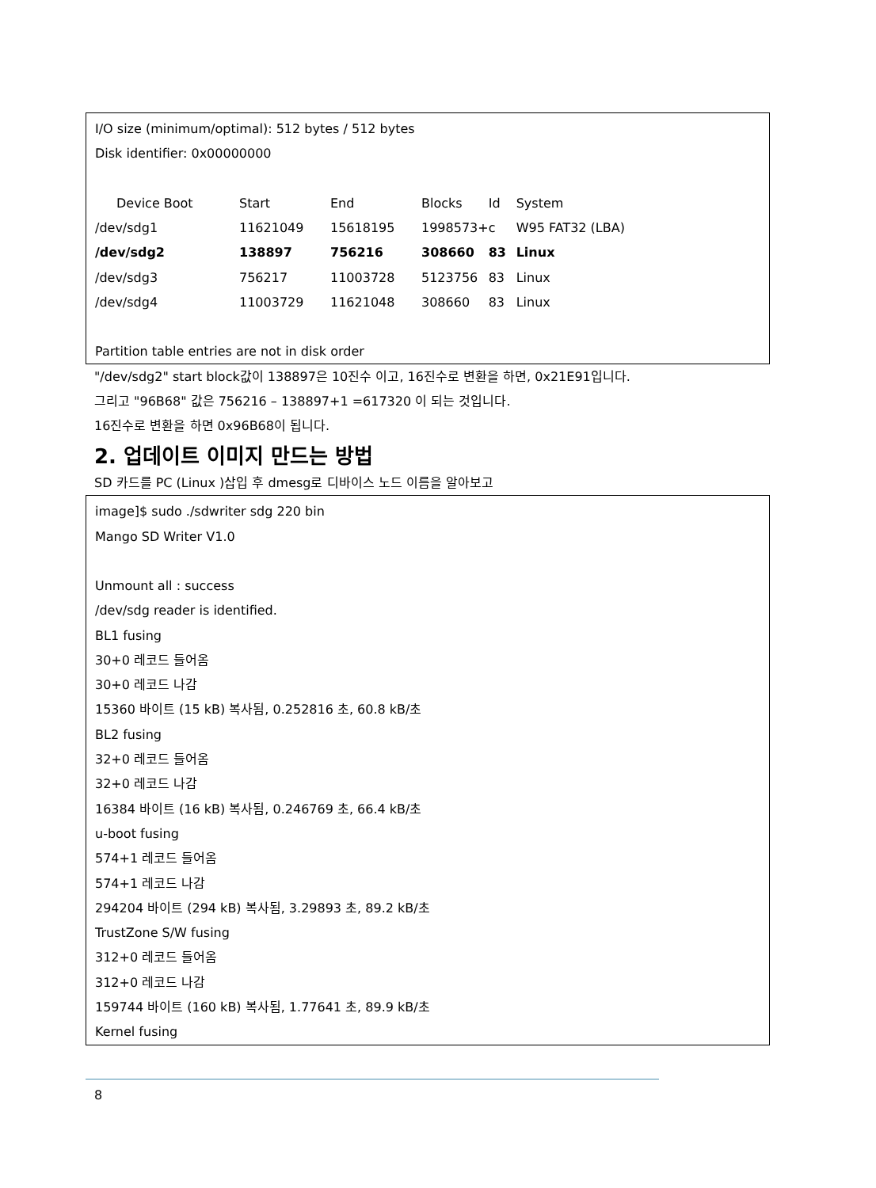I/O size (minimum/optimal): 512 bytes / 512 bytes
Disk identifier: 0x00000000
| Device Boot | Start | End | Blocks | Id | System |
| /dev/sdg1 | 11621049 | 15618195 | 1998573+ | c | W95 FAT32 (LBA) |
| /dev/sdg2 | 138897 | 756216 | 308660 | 83 | Linux |
| /dev/sdg3 | 756217 | 11003728 | 5123756 | 83 | Linux |
| /dev/sdg4 | 11003729 | 11621048 | 308660 | 83 | Linux |
Partition table entries are not in disk order
"/dev/sdg2" start block값이 138897은 10진수 이고, 16진수로 변환을 하면, 0x21E91입니다.
그리고 "96B68" 값은 756216 – 138897+1 =617320 이 되는 것입니다.
16진수로 변환을 하면 0x96B68이 됩니다.
2. 업데이트 이미지 만드는 방법
SD 카드를 PC (Linux )삽입 후 dmesg로 디바이스 노드 이름을 알아보고
image]$ sudo ./sdwriter sdg 220 bin
Mango SD Writer V1.0
Unmount all : success
/dev/sdg reader is identified.
BL1 fusing
30+0 레코드 들어옴
30+0 레코드 나감
15360 바이트 (15 kB) 복사됨, 0.252816 초, 60.8 kB/초
BL2 fusing
32+0 레코드 들어옴
32+0 레코드 나감
16384 바이트 (16 kB) 복사됨, 0.246769 초, 66.4 kB/초
u-boot fusing
574+1 레코드 들어옴
574+1 레코드 나감
294204 바이트 (294 kB) 복사됨, 3.29893 초, 89.2 kB/초
TrustZone S/W fusing
312+0 레코드 들어옴
312+0 레코드 나감
159744 바이트 (160 kB) 복사됨, 1.77641 초, 89.9 kB/초
Kernel fusing
8